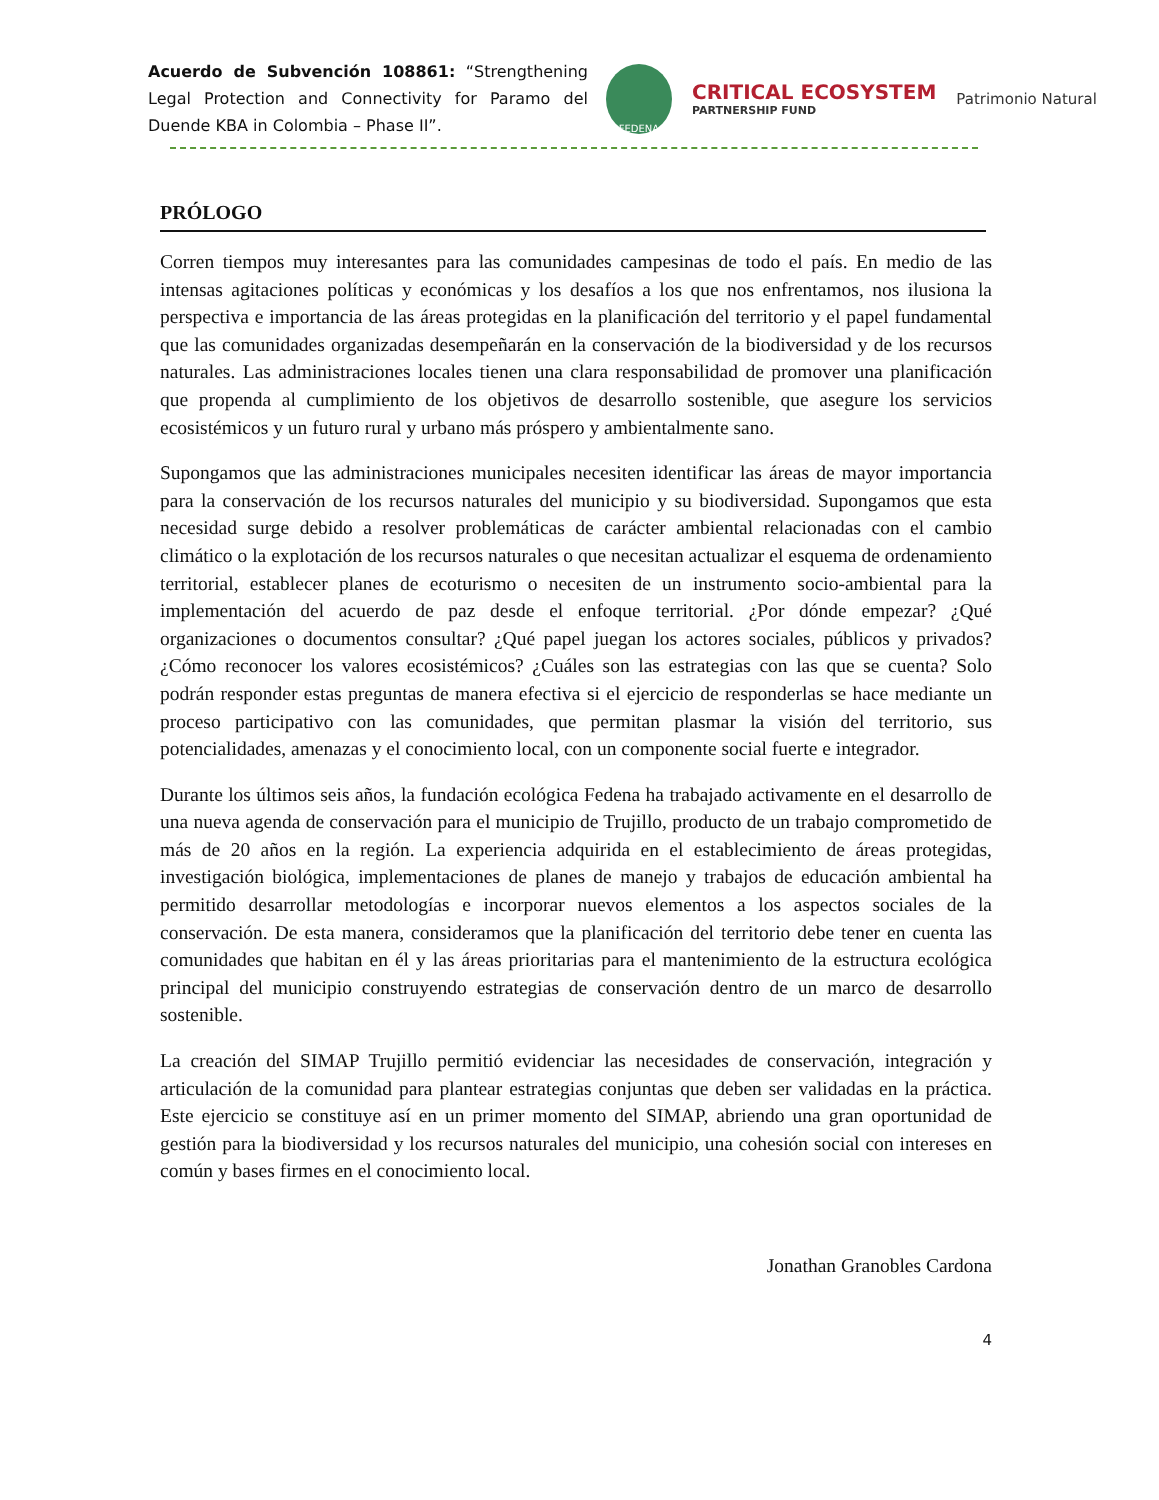Acuerdo de Subvención 108861: “Strengthening Legal Protection and Connectivity for Paramo del Duende KBA in Colombia – Phase II”.
FEDENA
CRITICAL ECOSYSTEM
PARTNERSHIP FUND
Patrimonio Natural
PRÓLOGO
Corren tiempos muy interesantes para las comunidades campesinas de todo el país. En medio de las intensas agitaciones políticas y económicas y los desafíos a los que nos enfrentamos, nos ilusiona la perspectiva e importancia de las áreas protegidas en la planificación del territorio y el papel fundamental que las comunidades organizadas desempeñarán en la conservación de la biodiversidad y de los recursos naturales. Las administraciones locales tienen una clara responsabilidad de promover una planificación que propenda al cumplimiento de los objetivos de desarrollo sostenible, que asegure los servicios ecosistémicos y un futuro rural y urbano más próspero y ambientalmente sano.
Supongamos que las administraciones municipales necesiten identificar las áreas de mayor importancia para la conservación de los recursos naturales del municipio y su biodiversidad. Supongamos que esta necesidad surge debido a resolver problemáticas de carácter ambiental relacionadas con el cambio climático o la explotación de los recursos naturales o que necesitan actualizar el esquema de ordenamiento territorial, establecer planes de ecoturismo o necesiten de un instrumento socio-ambiental para la implementación del acuerdo de paz desde el enfoque territorial. ¿Por dónde empezar? ¿Qué organizaciones o documentos consultar? ¿Qué papel juegan los actores sociales, públicos y privados? ¿Cómo reconocer los valores ecosistémicos? ¿Cuáles son las estrategias con las que se cuenta? Solo podrán responder estas preguntas de manera efectiva si el ejercicio de responderlas se hace mediante un proceso participativo con las comunidades, que permitan plasmar la visión del territorio, sus potencialidades, amenazas y el conocimiento local, con un componente social fuerte e integrador.
Durante los últimos seis años, la fundación ecológica Fedena ha trabajado activamente en el desarrollo de una nueva agenda de conservación para el municipio de Trujillo, producto de un trabajo comprometido de más de 20 años en la región. La experiencia adquirida en el establecimiento de áreas protegidas, investigación biológica, implementaciones de planes de manejo y trabajos de educación ambiental ha permitido desarrollar metodologías e incorporar nuevos elementos a los aspectos sociales de la conservación. De esta manera, consideramos que la planificación del territorio debe tener en cuenta las comunidades que habitan en él y las áreas prioritarias para el mantenimiento de la estructura ecológica principal del municipio construyendo estrategias de conservación dentro de un marco de desarrollo sostenible.
La creación del SIMAP Trujillo permitió evidenciar las necesidades de conservación, integración y articulación de la comunidad para plantear estrategias conjuntas que deben ser validadas en la práctica. Este ejercicio se constituye así en un primer momento del SIMAP, abriendo una gran oportunidad de gestión para la biodiversidad y los recursos naturales del municipio, una cohesión social con intereses en común y bases firmes en el conocimiento local.
Jonathan Granobles Cardona
4